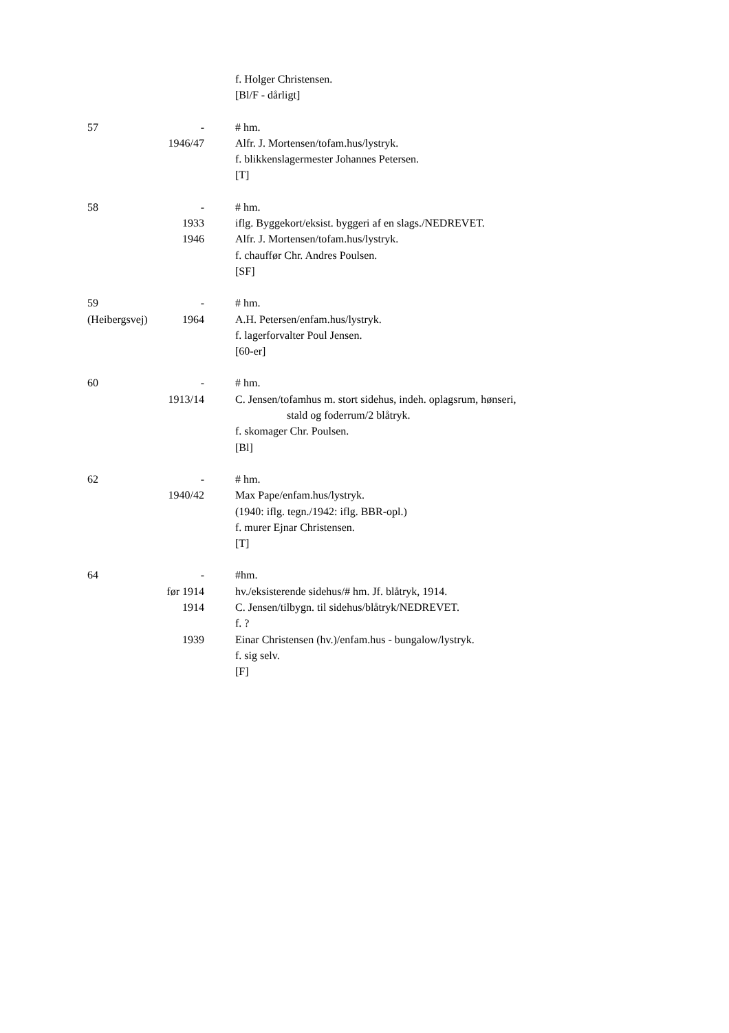f. Holger Christensen.
[Bl/F - dårligt]
57 - # hm.
1946/47
Alfr. J. Mortensen/tofam.hus/lystryk.
f. blikkenslagermester Johannes Petersen.
[T]
58 - # hm.
1933 iflg. Byggekort/eksist. byggeri af en slags./NEDREVET.
1946 Alfr. J. Mortensen/tofam.hus/lystryk.
f. chauffør Chr. Andres Poulsen.
[SF]
59 - # hm.
(Heibergsvej) 1964 A.H. Petersen/enfam.hus/lystryk.
f. lagerforvalter Poul Jensen.
[60-er]
60 - # hm.
1913/14
C. Jensen/tofamhus m. stort sidehus, indeh. oplagsrum, hønseri,
stald og foderrum/2 blåtryk.
f. skomager Chr. Poulsen.
[Bl]
62 - # hm.
1940/42
Max Pape/enfam.hus/lystryk.
(1940: iflg. tegn./1942: iflg. BBR-opl.)
f. murer Ejnar Christensen.
[T]
64 - #hm.
før 1914
hv./eksisterende sidehus/# hm. Jf. blåtryk, 1914.
1914 C. Jensen/tilbygn. til sidehus/blåtryk/NEDREVET.
f. ?
1939 Einar Christensen (hv.)/enfam.hus - bungalow/lystryk.
f. sig selv.
[F]